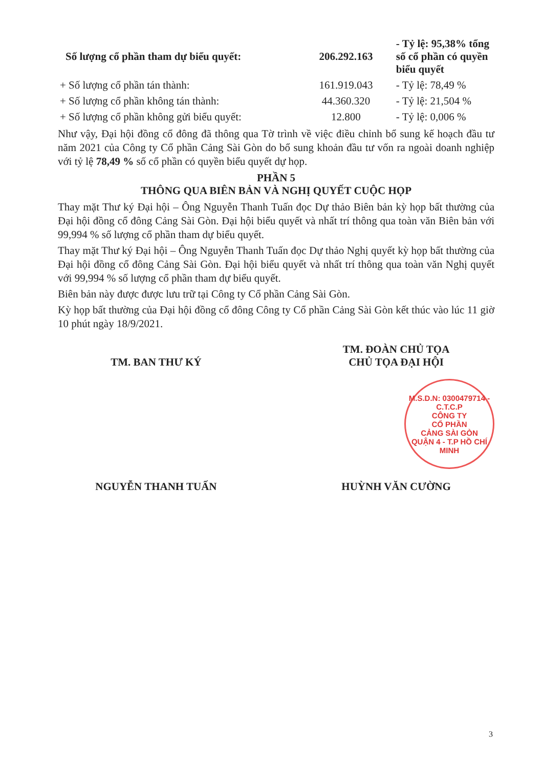| Số lượng cổ phần tham dự biểu quyết: | 206.292.163 | - Tỷ lệ: 95,38% tổng số cổ phần có quyền biểu quyết |
| + Số lượng cổ phần tán thành: | 161.919.043 | - Tỷ lệ: 78,49 % |
| + Số lượng cổ phần không tán thành: | 44.360.320 | - Tỷ lệ: 21,504 % |
| + Số lượng cổ phần không gửi biểu quyết: | 12.800 | - Tỷ lệ: 0,006 % |
Như vậy, Đại hội đồng cổ đông đã thông qua Tờ trình về việc điều chỉnh bổ sung kế hoạch đầu tư năm 2021 của Công ty Cổ phần Cảng Sài Gòn do bổ sung khoản đầu tư vốn ra ngoài doanh nghiệp với tỷ lệ 78,49 % số cổ phần có quyền biểu quyết dự họp.
PHẦN 5
THÔNG QUA BIÊN BẢN VÀ NGHỊ QUYẾT CUỘC HỌP
Thay mặt Thư ký Đại hội – Ông Nguyễn Thanh Tuấn đọc Dự thảo Biên bản kỳ họp bất thường của Đại hội đồng cổ đông Cảng Sài Gòn. Đại hội biểu quyết và nhất trí thông qua toàn văn Biên bản với 99,994 % số lượng cổ phần tham dự biểu quyết.
Thay mặt Thư ký Đại hội – Ông Nguyễn Thanh Tuấn đọc Dự thảo Nghị quyết kỳ họp bất thường của Đại hội đồng cổ đông Cảng Sài Gòn. Đại hội biểu quyết và nhất trí thông qua toàn văn Nghị quyết với 99,994 % số lượng cổ phần tham dự biểu quyết.
Biên bản này được được lưu trữ tại Công ty Cổ phần Cảng Sài Gòn.
Kỳ họp bất thường của Đại hội đồng cổ đông Công ty Cổ phần Cảng Sài Gòn kết thúc vào lúc 11 giờ 10 phút ngày 18/9/2021.
TM. BAN THƯ KÝ TM. ĐOÀN CHỦ TỌA
CHỦ TỌA ĐẠI HỘI
M.S.D.N: 0300479714 - C.T.C.P
CÔNG TY
CỔ PHẦN
CẢNG SÀI GÒN
QUẬN 4 - T.P HỒ CHÍ MINH
NGUYỄN THANH TUẤN HUỲNH VĂN CƯỜNG
3